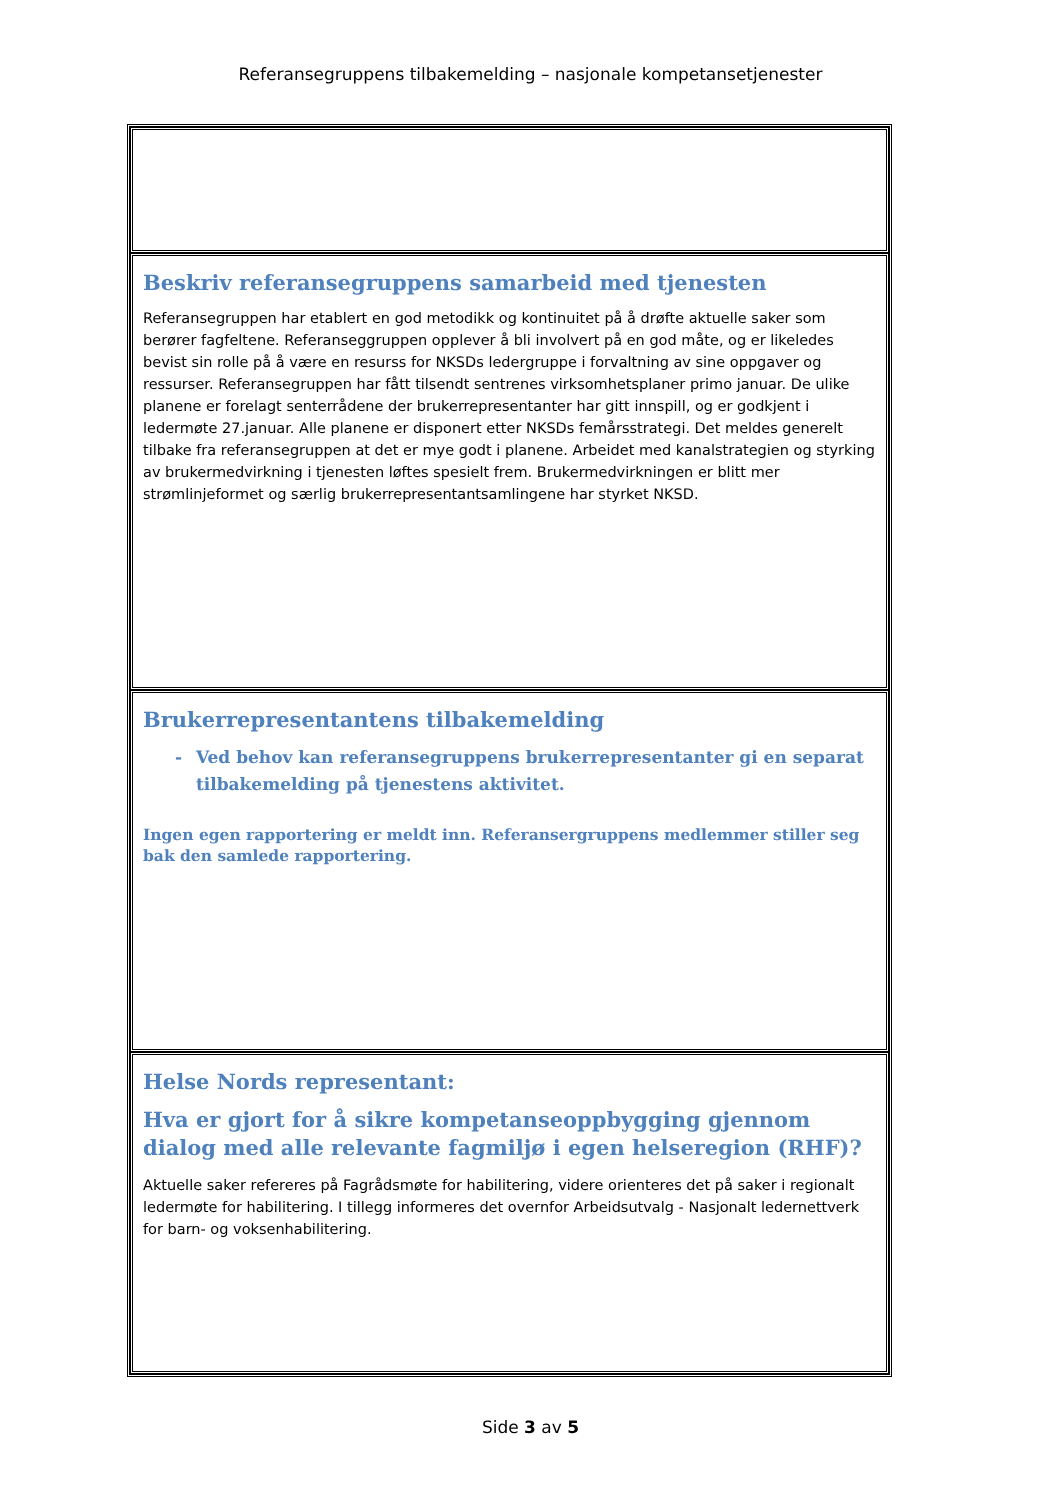Referansegruppens tilbakemelding – nasjonale kompetansetjenester
| Beskriv referansegruppens samarbeid med tjenesten Referansegruppen har etablert en god metodikk og kontinuitet på å drøfte aktuelle saker som berører fagfeltene. Referanseggruppen opplever å bli involvert på en god måte, og er likeledes bevist sin rolle på å være en resurss for NKSDs ledergruppe i forvaltning av sine oppgaver og ressurser. Referansegruppen har fått tilsendt sentrenes virksomhetsplaner primo januar. De ulike planene er forelagt senterrådene der brukerrepresentanter har gitt innspill, og er godkjent i ledermøte 27.januar. Alle planene er disponert etter NKSDs femårsstrategi. Det meldes generelt tilbake fra referansegruppen at det er mye godt i planene. Arbeidet med kanalstrategien og styrking av brukermedvirkning i tjenesten løftes spesielt frem. Brukermedvirkningen er blitt mer strømlinjeformet og særlig brukerrepresentantsamlingene har styrket NKSD. |
| Brukerrepresentantens tilbakemelding - Ved behov kan referansegruppens brukerrepresentanter gi en separat tilbakemelding på tjenestens aktivitet. Ingen egen rapportering er meldt inn. Referansergruppens medlemmer stiller seg bak den samlede rapportering. |
| Helse Nords representant: Hva er gjort for å sikre kompetanseoppbygging gjennom dialog med alle relevante fagmiljø i egen helseregion (RHF)? Aktuelle saker refereres på Fagrådsmøte for habilitering, videre orienteres det på saker i regionalt ledermøte for habilitering. I tillegg informeres det overnfor Arbeidsutvalg - Nasjonalt ledernettverk for barn- og voksenhabilitering. |
Side 3 av 5